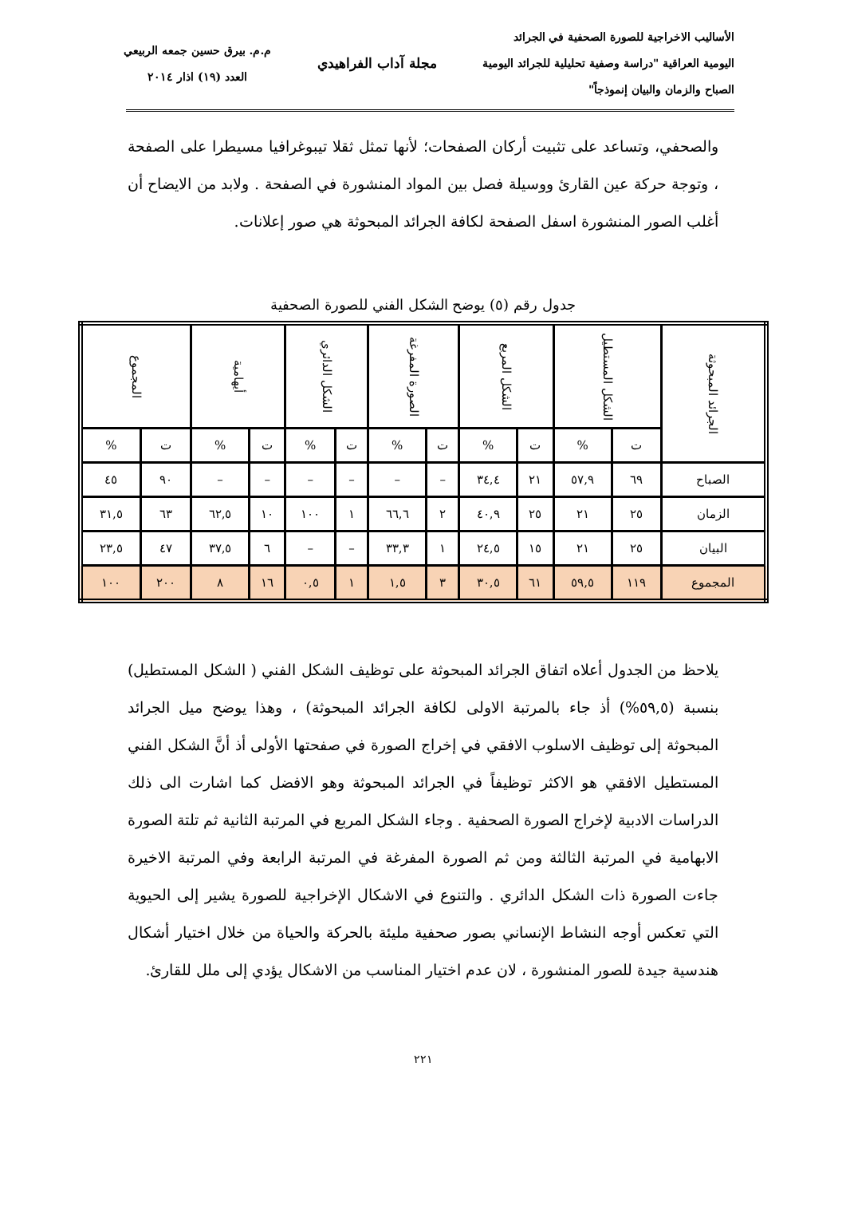الأساليب الاخراجية للصورة الصحفية في الجرائد
اليومية العراقية "دراسة وصفية تحليلية للجرائد اليومية
الصباح والزمان والبيان إنموذجاً"
مجلة آداب الفراهيدي
م.م. بيرق حسين جمعه الربيعي
العدد (١٩) اذار ٢٠١٤
والصحفي، وتساعد على تثبيت أركان الصفحات؛ لأنها تمثل ثقلا تيبوغرافيا مسيطرا على الصفحة ، وتوجة حركة عين القارئ ووسيلة فصل بين المواد المنشورة في الصفحة . ولابد من الايضاح أن أغلب الصور المنشورة اسفل الصفحة لكافة الجرائد المبحوثة هي صور إعلانات.
جدول رقم (٥) يوضح الشكل الفني للصورة الصحفية
| الجرائد المبحوثة | الشكل المستطيل | | الشكل المربع | | الصورة المفرغة | | الشكل الدائري | | أيهامية | | المجموع | |
| --- | --- | --- | --- | --- | --- | --- | --- | --- | --- | --- | --- | --- |
| | ت | % | ت | % | ت | % | ت | % | ت | % | ت | % |
| الصباح | ٦٩ | ٥٧,٩ | ٢١ | ٣٤,٤ | – | – | – | – | – | – | ٩٠ | ٤٥ |
| الزمان | ٢٥ | ٢١ | ٢٥ | ٤٠,٩ | ٢ | ٦٦,٦ | ١ | ١٠٠ | ١٠ | ٦٢,٥ | ٦٣ | ٣١,٥ |
| البيان | ٢٥ | ٢١ | ١٥ | ٢٤,٥ | ١ | ٣٣,٣ | – | – | ٦ | ٣٧,٥ | ٤٧ | ٢٣,٥ |
| المجموع | ١١٩ | ٥٩,٥ | ٦١ | ٣٠,٥ | ٣ | ١,٥ | ١ | ٠,٥ | ١٦ | ٨ | ٢٠٠ | ١٠٠ |
يلاحظ من الجدول أعلاه اتفاق الجرائد المبحوثة على توظيف الشكل الفني ( الشكل المستطيل) بنسبة (٥٩,٥%) أذ جاء بالمرتبة الاولى لكافة الجرائد المبحوثة) ، وهذا يوضح ميل الجرائد المبحوثة إلى توظيف الاسلوب الافقي في إخراج الصورة في صفحتها الأولى أذ أنَّ الشكل الفني المستطيل الافقي هو الاكثر توظيفاً في الجرائد المبحوثة وهو الافضل كما اشارت الى ذلك الدراسات الادبية لإخراج الصورة الصحفية . وجاء الشكل المربع في المرتبة الثانية ثم تلتة الصورة الابهامية في المرتبة الثالثة ومن ثم الصورة المفرغة في المرتبة الرابعة وفي المرتبة الاخيرة جاءت الصورة ذات الشكل الدائري . والتنوع في الاشكال الإخراجية للصورة يشير إلى الحيوية التي تعكس أوجه النشاط الإنساني بصور صحفية مليئة بالحركة والحياة من خلال اختيار أشكال هندسية جيدة للصور المنشورة ، لان عدم اختيار المناسب من الاشكال يؤدي إلى ملل للقارئ.
٢٢١